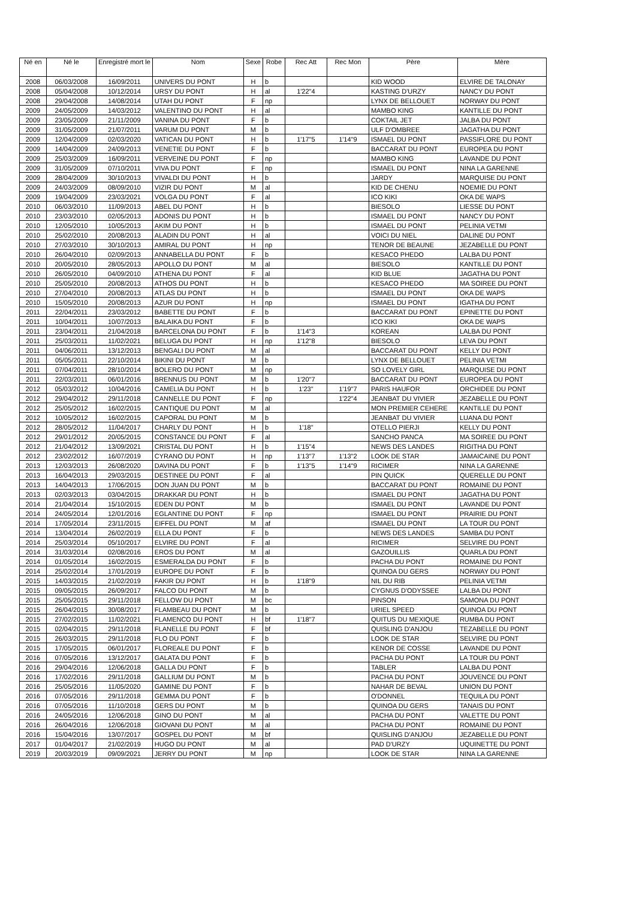| Né en | Né le | Enregistré mort le | Nom | Sexe | Robe | Rec Att | Rec Mon | Père | Mère |
| --- | --- | --- | --- | --- | --- | --- | --- | --- | --- |
| 2008 | 06/03/2008 | 16/09/2011 | UNIVERS DU PONT | H | b | | | KID WOOD | ELVIRE DE TALONAY |
| 2008 | 05/04/2008 | 10/12/2014 | URSY DU PONT | H | al | 1'22"4 | | KASTING D'URZY | NANCY DU PONT |
| 2008 | 29/04/2008 | 14/08/2014 | UTAH DU PONT | F | np | | | LYNX DE BELLOUET | NORWAY DU PONT |
| 2009 | 24/05/2009 | 14/03/2012 | VALENTINO DU PONT | H | al | | | MAMBO KING | KANTILLE DU PONT |
| 2009 | 23/05/2009 | 21/11/2009 | VANINA DU PONT | F | b | | | COKTAIL JET | JALBA DU PONT |
| 2009 | 31/05/2009 | 21/07/2011 | VARUM DU PONT | M | b | | | ULF D'OMBREE | JAGATHA DU PONT |
| 2009 | 12/04/2009 | 02/03/2020 | VATICAN DU PONT | H | b | 1'17"5 | 1'14"9 | ISMAEL DU PONT | PASSIFLORE DU PONT |
| 2009 | 14/04/2009 | 24/09/2013 | VENETIE DU PONT | F | b | | | BACCARAT DU PONT | EUROPEA DU PONT |
| 2009 | 25/03/2009 | 16/09/2011 | VERVEINE DU PONT | F | np | | | MAMBO KING | LAVANDE DU PONT |
| 2009 | 31/05/2009 | 07/10/2011 | VIVA DU PONT | F | np | | | ISMAEL DU PONT | NINA LA GARENNE |
| 2009 | 28/04/2009 | 30/10/2013 | VIVALDI DU PONT | H | b | | | JARDY | MARQUISE DU PONT |
| 2009 | 24/03/2009 | 08/09/2010 | VIZIR DU PONT | M | al | | | KID DE CHENU | NOEMIE DU PONT |
| 2009 | 19/04/2009 | 23/03/2021 | VOLGA DU PONT | F | al | | | ICO KIKI | OKA DE WAPS |
| 2010 | 06/03/2010 | 11/09/2013 | ABEL DU PONT | H | b | | | BIESOLO | LIESSE DU PONT |
| 2010 | 23/03/2010 | 02/05/2013 | ADONIS DU PONT | H | b | | | ISMAEL DU PONT | NANCY DU PONT |
| 2010 | 12/05/2010 | 10/05/2013 | AKIM DU PONT | H | b | | | ISMAEL DU PONT | PELINIA VETMI |
| 2010 | 25/02/2010 | 20/08/2013 | ALADIN DU PONT | H | al | | | VOICI DU NIEL | DALINE DU PONT |
| 2010 | 27/03/2010 | 30/10/2013 | AMIRAL DU PONT | H | np | | | TENOR DE BEAUNE | JEZABELLE DU PONT |
| 2010 | 26/04/2010 | 02/09/2013 | ANNABELLA DU PONT | F | b | | | KESACO PHEDO | LALBA DU PONT |
| 2010 | 20/05/2010 | 28/05/2013 | APOLLO DU PONT | M | al | | | BIESOLO | KANTILLE DU PONT |
| 2010 | 26/05/2010 | 04/09/2010 | ATHENA DU PONT | F | al | | | KID BLUE | JAGATHA DU PONT |
| 2010 | 25/05/2010 | 20/08/2013 | ATHOS DU PONT | H | b | | | KESACO PHEDO | MA SOIREE DU PONT |
| 2010 | 27/04/2010 | 20/08/2013 | ATLAS DU PONT | H | b | | | ISMAEL DU PONT | OKA DE WAPS |
| 2010 | 15/05/2010 | 20/08/2013 | AZUR DU PONT | H | np | | | ISMAEL DU PONT | IGATHA DU PONT |
| 2011 | 22/04/2011 | 23/03/2012 | BABETTE DU PONT | F | b | | | BACCARAT DU PONT | EPINETTE DU PONT |
| 2011 | 10/04/2011 | 10/07/2013 | BALAIKA DU PONT | F | b | | | ICO KIKI | OKA DE WAPS |
| 2011 | 23/04/2011 | 21/04/2018 | BARCELONA DU PONT | F | b | 1'14"3 | | KOREAN | LALBA DU PONT |
| 2011 | 25/03/2011 | 11/02/2021 | BELUGA DU PONT | H | np | 1'12"8 | | BIESOLO | LEVA DU PONT |
| 2011 | 04/06/2011 | 13/12/2013 | BENGALI DU PONT | M | al | | | BACCARAT DU PONT | KELLY DU PONT |
| 2011 | 05/05/2011 | 22/10/2014 | BIKINI DU PONT | M | b | | | LYNX DE BELLOUET | PELINIA VETMI |
| 2011 | 07/04/2011 | 28/10/2014 | BOLERO DU PONT | M | np | | | SO LOVELY GIRL | MARQUISE DU PONT |
| 2011 | 22/03/2011 | 06/01/2016 | BRENNUS DU PONT | M | b | 1'20"7 | | BACCARAT DU PONT | EUROPEA DU PONT |
| 2012 | 05/03/2012 | 10/04/2016 | CAMELIA DU PONT | H | b | 1'23" | 1'19"7 | PARIS HAUFOR | ORCHIDEE DU PONT |
| 2012 | 29/04/2012 | 29/11/2018 | CANNELLE DU PONT | F | np | | 1'22"4 | JEANBAT DU VIVIER | JEZABELLE DU PONT |
| 2012 | 25/05/2012 | 16/02/2015 | CANTIQUE DU PONT | M | al | | | MON PREMIER CEHERE | KANTILLE DU PONT |
| 2012 | 10/05/2012 | 16/02/2015 | CAPORAL DU PONT | M | b | | | JEANBAT DU VIVIER | LUANA DU PONT |
| 2012 | 28/05/2012 | 11/04/2017 | CHARLY DU PONT | H | b | 1'18" | | OTELLO PIERJI | KELLY DU PONT |
| 2012 | 29/01/2012 | 20/05/2015 | CONSTANCE DU PONT | F | al | | | SANCHO PANCA | MA SOIREE DU PONT |
| 2012 | 21/04/2012 | 13/09/2021 | CRISTAL DU PONT | H | b | 1'15"4 | | NEWS DES LANDES | RIGITHA DU PONT |
| 2012 | 23/02/2012 | 16/07/2019 | CYRANO DU PONT | H | np | 1'13"7 | 1'13"2 | LOOK DE STAR | JAMAICAINE DU PONT |
| 2013 | 12/03/2013 | 26/08/2020 | DAVINA DU PONT | F | b | 1'13"5 | 1'14"9 | RICIMER | NINA LA GARENNE |
| 2013 | 16/04/2013 | 29/03/2015 | DESTINEE DU PONT | F | al | | | PIN QUICK | QUERELLE DU PONT |
| 2013 | 14/04/2013 | 17/06/2015 | DON JUAN DU PONT | M | b | | | BACCARAT DU PONT | ROMAINE DU PONT |
| 2013 | 02/03/2013 | 03/04/2015 | DRAKKAR DU PONT | H | b | | | ISMAEL DU PONT | JAGATHA DU PONT |
| 2014 | 21/04/2014 | 15/10/2015 | EDEN DU PONT | M | b | | | ISMAEL DU PONT | LAVANDE DU PONT |
| 2014 | 24/05/2014 | 12/01/2016 | EGLANTINE DU PONT | F | np | | | ISMAEL DU PONT | PRAIRIE DU PONT |
| 2014 | 17/05/2014 | 23/11/2015 | EIFFEL DU PONT | M | af | | | ISMAEL DU PONT | LA TOUR DU PONT |
| 2014 | 13/04/2014 | 26/02/2019 | ELLA DU PONT | F | b | | | NEWS DES LANDES | SAMBA DU PONT |
| 2014 | 25/03/2014 | 05/10/2017 | ELVIRE DU PONT | F | al | | | RICIMER | SELVIRE DU PONT |
| 2014 | 31/03/2014 | 02/08/2016 | EROS DU PONT | M | al | | | GAZOUILLIS | QUARLA DU PONT |
| 2014 | 01/05/2014 | 16/02/2015 | ESMERALDA DU PONT | F | b | | | PACHA DU PONT | ROMAINE DU PONT |
| 2014 | 25/02/2014 | 17/01/2019 | EUROPE DU PONT | F | b | | | QUINOA DU GERS | NORWAY DU PONT |
| 2015 | 14/03/2015 | 21/02/2019 | FAKIR DU PONT | H | b | 1'18"9 | | NIL DU RIB | PELINIA VETMI |
| 2015 | 09/05/2015 | 26/09/2017 | FALCO DU PONT | M | b | | | CYGNUS D'ODYSSEE | LALBA DU PONT |
| 2015 | 25/05/2015 | 29/11/2018 | FELLOW DU PONT | M | bc | | | PINSON | SAMONA DU PONT |
| 2015 | 26/04/2015 | 30/08/2017 | FLAMBEAU DU PONT | M | b | | | URIEL SPEED | QUINOA DU PONT |
| 2015 | 27/02/2015 | 11/02/2021 | FLAMENCO DU PONT | H | bf | 1'18"7 | | QUITUS DU MEXIQUE | RUMBA DU PONT |
| 2015 | 02/04/2015 | 29/11/2018 | FLANELLE DU PONT | F | bf | | | QUISLING D'ANJOU | TEZABELLE DU PONT |
| 2015 | 26/03/2015 | 29/11/2018 | FLO DU PONT | F | b | | | LOOK DE STAR | SELVIRE DU PONT |
| 2015 | 17/05/2015 | 06/01/2017 | FLOREALE DU PONT | F | b | | | KENOR DE COSSE | LAVANDE DU PONT |
| 2016 | 07/05/2016 | 13/12/2017 | GALATA DU PONT | F | b | | | PACHA DU PONT | LA TOUR DU PONT |
| 2016 | 29/04/2016 | 12/06/2018 | GALLA DU PONT | F | b | | | TABLER | LALBA DU PONT |
| 2016 | 17/02/2016 | 29/11/2018 | GALLIUM DU PONT | M | b | | | PACHA DU PONT | JOUVENCE DU PONT |
| 2016 | 25/05/2016 | 11/05/2020 | GAMINE DU PONT | F | b | | | NAHAR DE BEVAL | UNION DU PONT |
| 2016 | 07/05/2016 | 29/11/2018 | GEMMA DU PONT | F | b | | | O'DONNEL | TEQUILA DU PONT |
| 2016 | 07/05/2016 | 11/10/2018 | GERS DU PONT | M | b | | | QUINOA DU GERS | TANAIS DU PONT |
| 2016 | 24/05/2016 | 12/06/2018 | GINO DU PONT | M | al | | | PACHA DU PONT | VALETTE DU PONT |
| 2016 | 26/04/2016 | 12/06/2018 | GIOVANI DU PONT | M | al | | | PACHA DU PONT | ROMAINE DU PONT |
| 2016 | 15/04/2016 | 13/07/2017 | GOSPEL DU PONT | M | bf | | | QUISLING D'ANJOU | JEZABELLE DU PONT |
| 2017 | 01/04/2017 | 21/02/2019 | HUGO DU PONT | M | al | | | PAD D'URZY | UQUINETTE DU PONT |
| 2019 | 20/03/2019 | 09/09/2021 | JERRY DU PONT | M | np | | | LOOK DE STAR | NINA LA GARENNE |